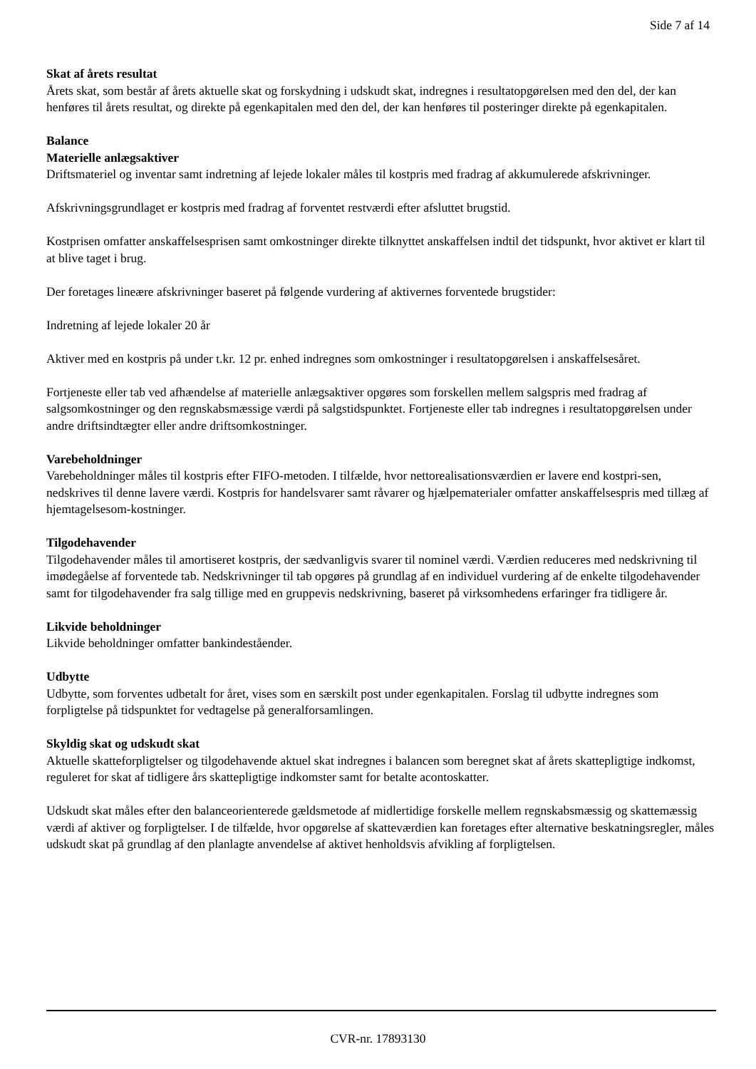Side 7 af 14
Skat af årets resultat
Årets skat, som består af årets aktuelle skat og forskydning i udskudt skat, indregnes i resultatopgørelsen med den del, der kan henføres til årets resultat, og direkte på egenkapitalen med den del, der kan henføres til posteringer direkte på egenkapitalen.
Balance
Materielle anlægsaktiver
Driftsmateriel og inventar samt indretning af lejede lokaler måles til kostpris med fradrag af akkumulerede afskrivninger.
Afskrivningsgrundlaget er kostpris med fradrag af forventet restværdi efter afsluttet brugstid.
Kostprisen omfatter anskaffelsesprisen samt omkostninger direkte tilknyttet anskaffelsen indtil det tidspunkt, hvor aktivet er klart til at blive taget i brug.
Der foretages lineære afskrivninger baseret på følgende vurdering af aktivernes forventede brugstider:
Indretning af lejede lokaler 20 år
Aktiver med en kostpris på under t.kr. 12 pr. enhed indregnes som omkostninger i resultatopgørelsen i anskaffelsesåret.
Fortjeneste eller tab ved afhændelse af materielle anlægsaktiver opgøres som forskellen mellem salgspris med fradrag af salgsomkostninger og den regnskabsmæssige værdi på salgstidspunktet. Fortjeneste eller tab indregnes i resultatopgørelsen under andre driftsindtægter eller andre driftsomkostninger.
Varebeholdninger
Varebeholdninger måles til kostpris efter FIFO-metoden. I tilfælde, hvor nettorealisationsværdien er lavere end kostpri-sen, nedskrives til denne lavere værdi. Kostpris for handelsvarer samt råvarer og hjælpematerialer omfatter anskaffelsespris med tillæg af hjemtagelsesom-kostninger.
Tilgodehavender
Tilgodehavender måles til amortiseret kostpris, der sædvanligvis svarer til nominel værdi. Værdien reduceres med nedskrivning til imødegåelse af forventede tab. Nedskrivninger til tab opgøres på grundlag af en individuel vurdering af de enkelte tilgodehavender samt for tilgodehavender fra salg tillige med en gruppevis nedskrivning, baseret på virksomhedens erfaringer fra tidligere år.
Likvide beholdninger
Likvide beholdninger omfatter bankindeståender.
Udbytte
Udbytte, som forventes udbetalt for året, vises som en særskilt post under egenkapitalen. Forslag til udbytte indregnes som forpligtelse på tidspunktet for vedtagelse på generalforsamlingen.
Skyldig skat og udskudt skat
Aktuelle skatteforpligtelser og tilgodehavende aktuel skat indregnes i balancen som beregnet skat af årets skattepligtige indkomst, reguleret for skat af tidligere års skattepligtige indkomster samt for betalte acontoskatter.
Udskudt skat måles efter den balanceorienterede gældsmetode af midlertidige forskelle mellem regnskabsmæssig og skattemæssig værdi af aktiver og forpligtelser. I de tilfælde, hvor opgørelse af skatteværdien kan foretages efter alternative beskatningsregler, måles udskudt skat på grundlag af den planlagte anvendelse af aktivet henholdsvis afvikling af forpligtelsen.
CVR-nr. 17893130